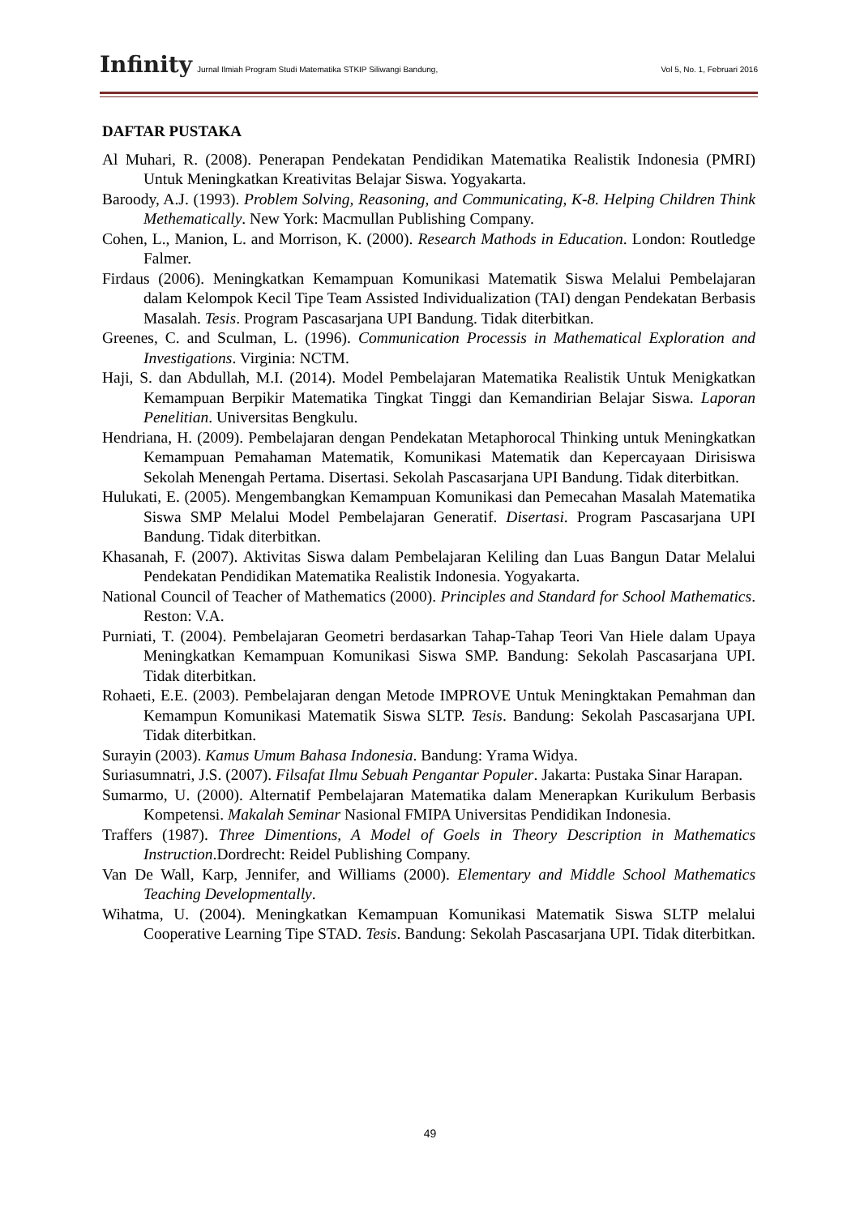Infinity Jurnal Ilmiah Program Studi Matematika STKIP Siliwangi Bandung, Vol 5, No. 1, Februari 2016
DAFTAR PUSTAKA
Al Muhari, R. (2008). Penerapan Pendekatan Pendidikan Matematika Realistik Indonesia (PMRI) Untuk Meningkatkan Kreativitas Belajar Siswa. Yogyakarta.
Baroody, A.J. (1993). Problem Solving, Reasoning, and Communicating, K-8. Helping Children Think Methematically. New York: Macmullan Publishing Company.
Cohen, L., Manion, L. and Morrison, K. (2000). Research Mathods in Education. London: Routledge Falmer.
Firdaus (2006). Meningkatkan Kemampuan Komunikasi Matematik Siswa Melalui Pembelajaran dalam Kelompok Kecil Tipe Team Assisted Individualization (TAI) dengan Pendekatan Berbasis Masalah. Tesis. Program Pascasarjana UPI Bandung. Tidak diterbitkan.
Greenes, C. and Sculman, L. (1996). Communication Processis in Mathematical Exploration and Investigations. Virginia: NCTM.
Haji, S. dan Abdullah, M.I. (2014). Model Pembelajaran Matematika Realistik Untuk Menigkatkan Kemampuan Berpikir Matematika Tingkat Tinggi dan Kemandirian Belajar Siswa. Laporan Penelitian. Universitas Bengkulu.
Hendriana, H. (2009). Pembelajaran dengan Pendekatan Metaphorocal Thinking untuk Meningkatkan Kemampuan Pemahaman Matematik, Komunikasi Matematik dan Kepercayaan Dirisiswa Sekolah Menengah Pertama. Disertasi. Sekolah Pascasarjana UPI Bandung. Tidak diterbitkan.
Hulukati, E. (2005). Mengembangkan Kemampuan Komunikasi dan Pemecahan Masalah Matematika Siswa SMP Melalui Model Pembelajaran Generatif. Disertasi. Program Pascasarjana UPI Bandung. Tidak diterbitkan.
Khasanah, F. (2007). Aktivitas Siswa dalam Pembelajaran Keliling dan Luas Bangun Datar Melalui Pendekatan Pendidikan Matematika Realistik Indonesia. Yogyakarta.
National Council of Teacher of Mathematics (2000). Principles and Standard for School Mathematics. Reston: V.A.
Purniati, T. (2004). Pembelajaran Geometri berdasarkan Tahap-Tahap Teori Van Hiele dalam Upaya Meningkatkan Kemampuan Komunikasi Siswa SMP. Bandung: Sekolah Pascasarjana UPI. Tidak diterbitkan.
Rohaeti, E.E. (2003). Pembelajaran dengan Metode IMPROVE Untuk Meningktakan Pemahman dan Kemampun Komunikasi Matematik Siswa SLTP. Tesis. Bandung: Sekolah Pascasarjana UPI. Tidak diterbitkan.
Surayin (2003). Kamus Umum Bahasa Indonesia. Bandung: Yrama Widya.
Suriasumnatri, J.S. (2007). Filsafat Ilmu Sebuah Pengantar Populer. Jakarta: Pustaka Sinar Harapan.
Sumarmo, U. (2000). Alternatif Pembelajaran Matematika dalam Menerapkan Kurikulum Berbasis Kompetensi. Makalah Seminar Nasional FMIPA Universitas Pendidikan Indonesia.
Traffers (1987). Three Dimentions, A Model of Goels in Theory Description in Mathematics Instruction.Dordrecht: Reidel Publishing Company.
Van De Wall, Karp, Jennifer, and Williams (2000). Elementary and Middle School Mathematics Teaching Developmentally.
Wihatma, U. (2004). Meningkatkan Kemampuan Komunikasi Matematik Siswa SLTP melalui Cooperative Learning Tipe STAD. Tesis. Bandung: Sekolah Pascasarjana UPI. Tidak diterbitkan.
49